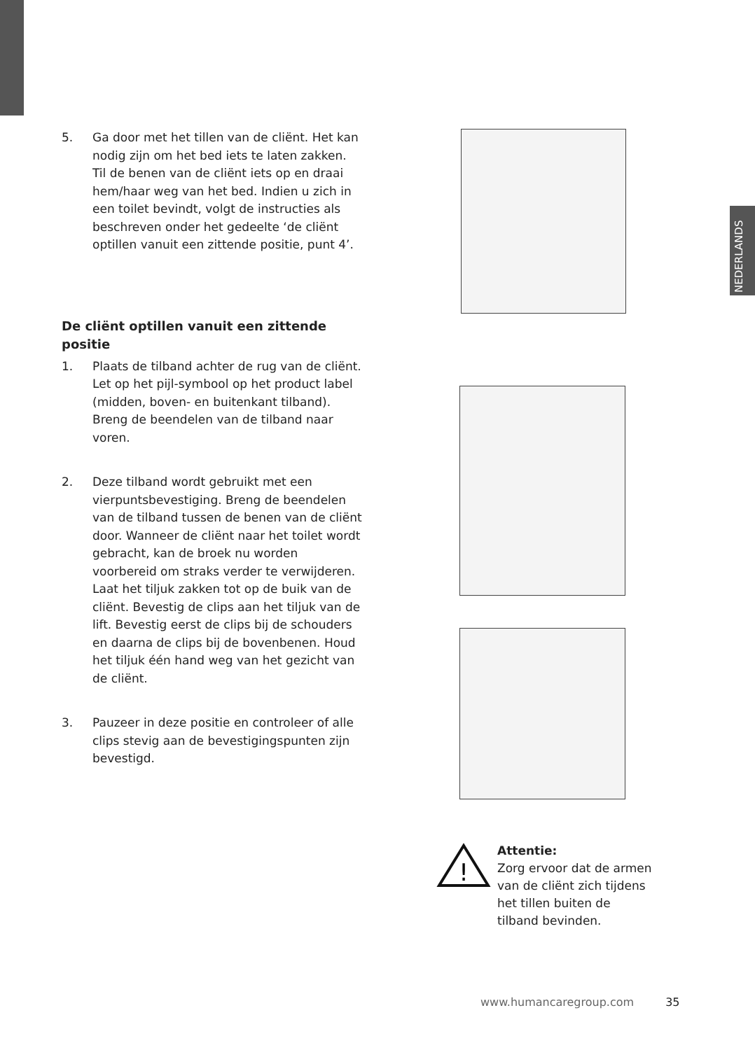NEDERLANDS
5. Ga door met het tillen van de cliënt. Het kan nodig zijn om het bed iets te laten zakken. Til de benen van de cliënt iets op en draai hem/haar weg van het bed. Indien u zich in een toilet bevindt, volgt de instructies als beschreven onder het gedeelte ‘de cliënt optillen vanuit een zittende positie, punt 4’.
De cliënt optillen vanuit een zittende positie
1. Plaats de tilband achter de rug van de cliënt. Let op het pijl-symbool op het product label (midden, boven- en buitenkant tilband). Breng de beendelen van de tilband naar voren.
2. Deze tilband wordt gebruikt met een vierpuntsbevestiging. Breng de beendelen van de tilband tussen de benen van de cliënt door. Wanneer de cliënt naar het toilet wordt gebracht, kan de broek nu worden voorbereid om straks verder te verwijderen. Laat het tiljuk zakken tot op de buik van de cliënt. Bevestig de clips aan het tiljuk van de lift. Bevestig eerst de clips bij de schouders en daarna de clips bij de bovenbenen. Houd het tiljuk één hand weg van het gezicht van de cliënt.
3. Pauzeer in deze positie en controleer of alle clips stevig aan de bevestigingspunten zijn bevestigd.
!
Attentie:
Zorg ervoor dat de armen
van de cliënt zich tijdens
het tillen buiten de
tilband bevinden.
www.humancaregroup.com 35